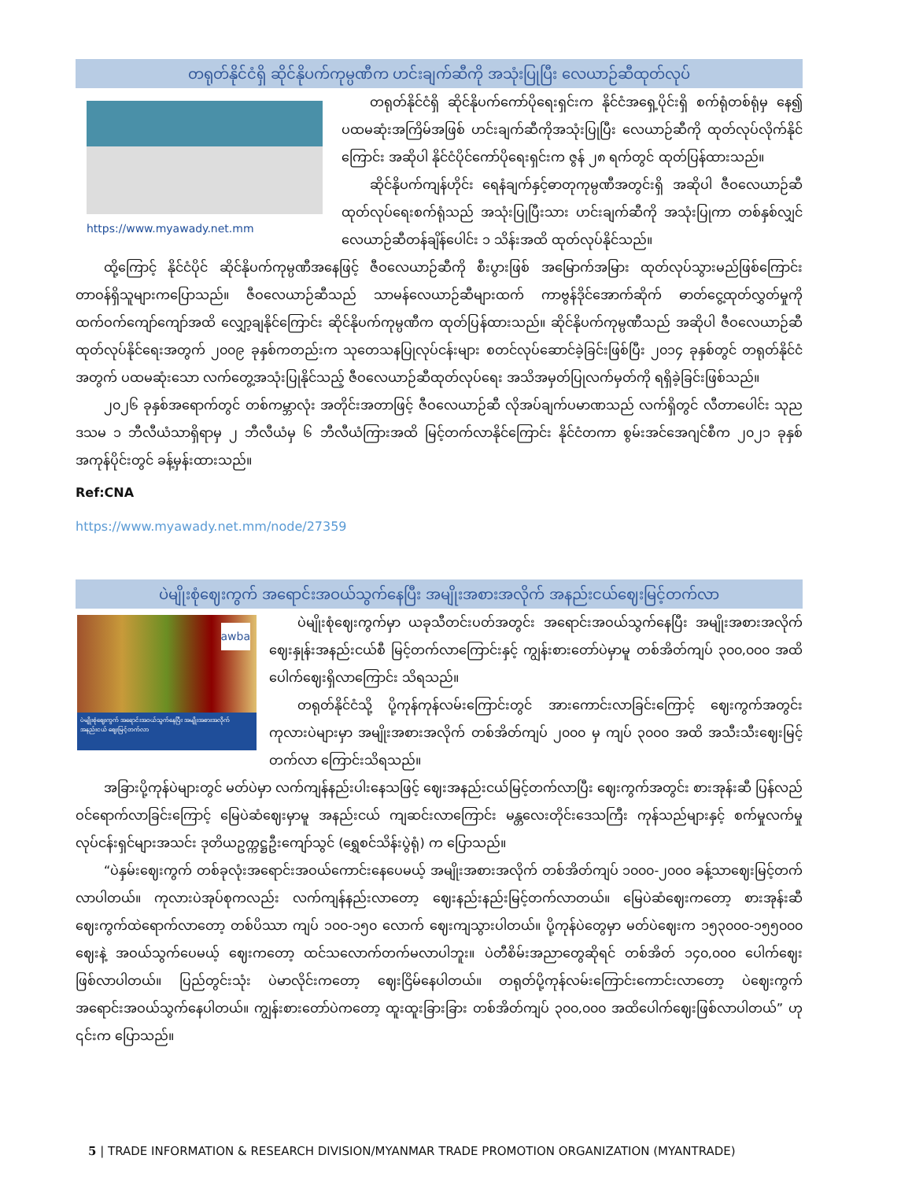တရုတ်နိုင်ငံရှိ ဆိုင်နိုပက်ကုမ္ပဏီက ဟင်းချက်ဆီကို အသုံးပြုပြီး လေယာဉ်ဆီထုတ်လုပ်
https://www.myawady.net.mm
တရုတ်နိုင်ငံရှိ ဆိုင်နိုပက်ကော်ပိုရေးရှင်းက နိုင်ငံအရှေ့ပိုင်းရှိ စက်ရုံတစ်ရုံမှ နေ၍ ပထမဆုံးအကြိမ်အဖြစ် ဟင်းချက်ဆီကိုအသုံးပြုပြီး လေယာဉ်ဆီကို ထုတ်လုပ်လိုက်နိုင်ကြောင်း အဆိုပါ နိုင်ငံပိုင်ကော်ပိုရေးရှင်းက ဇွန် ၂၈ ရက်တွင် ထုတ်ပြန်ထားသည်။
ဆိုင်နိုပက်ကျန်ဟိုင်း ရေနံချက်နှင့်ဓာတုကုမ္ပဏီအတွင်းရှိ အဆိုပါ ဇီဝလေယာဉ်ဆီထုတ်လုပ်ရေးစက်ရုံသည် အသုံးပြုပြီးသား ဟင်းချက်ဆီကို အသုံးပြုကာ တစ်နှစ်လျှင် လေယာဉ်ဆီတန်ချိန်ပေါင်း ၁ သိန်းအထိ ထုတ်လုပ်နိုင်သည်။
ထို့ကြောင့် နိုင်ငံပိုင် ဆိုင်နိုပက်ကုမ္ပဏီအနေဖြင့် ဇီဝလေယာဉ်ဆီကို စီးပွားဖြစ် အမြောက်အမြား ထုတ်လုပ်သွားမည်ဖြစ်ကြောင်း တာဝန်ရှိသူများကပြောသည်။ ဇီဝလေယာဉ်ဆီသည် သာမန်လေယာဉ်ဆီများထက် ကာဗွန်ဒိုင်အောက်ဆိုက် ဓာတ်ငွေ့ထုတ်လွှတ်မှုကို ထက်ဝက်ကျော်ကျော်အထိ လျှော့ချနိုင်ကြောင်း ဆိုင်နိုပက်ကုမ္ပဏီက ထုတ်ပြန်ထားသည်။ ဆိုင်နိုပက်ကုမ္ပဏီသည် အဆိုပါ ဇီဝလေယာဉ်ဆီထုတ်လုပ်နိုင်ရေးအတွက် ၂၀၀၉ ခုနှစ်ကတည်းက သုတေသနပြုလုပ်ငန်းများ စတင်လုပ်ဆောင်ခဲ့ခြင်းဖြစ်ပြီး ၂၀၁၄ ခုနှစ်တွင် တရုတ်နိုင်ငံအတွက် ပထမဆုံးသော လက်တွေ့အသုံးပြုနိုင်သည့် ဇီဝလေယာဉ်ဆီထုတ်လုပ်ရေး အသိအမှတ်ပြုလက်မှတ်ကို ရရှိခဲ့ခြင်းဖြစ်သည်။
၂၀၂၆ ခုနှစ်အရောက်တွင် တစ်ကမ္ဘာလုံး အတိုင်းအတာဖြင့် ဇီဝလေယာဉ်ဆီ လိုအပ်ချက်ပမာဏသည် လက်ရှိတွင် လီတာပေါင်း သုည ဒသမ ၁ ဘီလီယံသာရှိရာမှ ၂ ဘီလီယံမှ ၆ ဘီလီယံကြားအထိ မြင့်တက်လာနိုင်ကြောင်း နိုင်ငံတကာ စွမ်းအင်အေဂျင်စီက ၂၀၂၁ ခုနှစ် အကုန်ပိုင်းတွင် ခန့်မှန်းထားသည်။
Ref:CNA
https://www.myawady.net.mm/node/27359
ပဲမျိုးစုံဈေးကွက် အရောင်းအဝယ်သွက်နေပြီး အမျိုးအစားအလိုက် အနည်းငယ်ဈေးမြင့်တက်လာ
awba
ပဲမျိုးစုံဈေးကွက် အရောင်းအဝယ်သွက်နေပြီး အမျိုးအစားအလိုက် အနည်းငယ် ဈေးမြင့်တက်လာ
ပဲမျိုးစုံဈေးကွက်မှာ ယခုသီတင်းပတ်အတွင်း အရောင်းအဝယ်သွက်နေပြီး အမျိုးအစားအလိုက် ဈေးနှုန်းအနည်းငယ်စီ မြင့်တက်လာကြောင်းနှင့် ကျွန်းစားတော်ပဲမှာမူ တစ်အိတ်ကျပ် ၃၀၀,၀၀၀ အထိ ပေါက်ဈေးရှိလာကြောင်း သိရသည်။
တရုတ်နိုင်ငံသို့ ပို့ကုန်ကုန်လမ်းကြောင်းတွင် အားကောင်းလာခြင်းကြောင့် ဈေးကွက်အတွင်း ကုလားပဲများမှာ အမျိုးအစားအလိုက် တစ်အိတ်ကျပ် ၂၀၀၀ မှ ကျပ် ၃၀၀၀ အထိ အသီးသီးဈေးမြင့်တက်လာ ကြောင်းသိရသည်။
အခြားပို့ကုန်ပဲများတွင် မတ်ပဲမှာ လက်ကျန်နည်းပါးနေသဖြင့် ဈေးအနည်းငယ်မြင့်တက်လာပြီး ဈေးကွက်အတွင်း စားအုန်းဆီ ပြန်လည်ဝင်ရောက်လာခြင်းကြောင့် မြေပဲဆံဈေးမှာမူ အနည်းငယ် ကျဆင်းလာကြောင်း မန္တလေးတိုင်းဒေသကြီး ကုန်သည်များနှင့် စက်မှုလက်မှုလုပ်ငန်းရှင်များအသင်း ဒုတိယဥက္ကဋ္ဌဦးကျော်သွင် (ရွှေစင်သိန်းပွဲရုံ) က ပြောသည်။
“ပဲနှမ်းဈေးကွက် တစ်ခုလုံးအရောင်းအဝယ်ကောင်းနေပေမယ့် အမျိုးအစားအလိုက် တစ်အိတ်ကျပ် ၁၀၀၀-၂၀၀၀ ခန့်သာဈေးမြင့်တက်လာပါတယ်။ ကုလားပဲအုပ်စုကလည်း လက်ကျန်နည်းလာတော့ ဈေးနည်းနည်းမြင့်တက်လာတယ်။ မြေပဲဆံဈေးကတော့ စားအုန်းဆီဈေးကွက်ထဲရောက်လာတော့ တစ်ပိဿာ ကျပ် ၁၀၀-၁၅၀ လောက် ဈေးကျသွားပါတယ်။ ပို့ကုန်ပဲတွေမှာ မတ်ပဲဈေးက ၁၅၃၀၀၀-၁၅၅၀၀၀ ဈေးနဲ့ အဝယ်သွက်ပေမယ့် ဈေးကတော့ ထင်သလောက်တက်မလာပါဘူး။ ပဲတီစိမ်းအညာတွေဆိုရင် တစ်အိတ် ၁၄၀,၀၀၀ ပေါက်ဈေးဖြစ်လာပါတယ်။ ပြည်တွင်းသုံး ပဲမာလိုင်းကတော့ ဈေးငြိမ်နေပါတယ်။ တရုတ်ပို့ကုန်လမ်းကြောင်းကောင်းလာတော့ ပဲဈေးကွက် အရောင်းအဝယ်သွက်နေပါတယ်။ ကျွန်းစားတော်ပဲကတော့ ထူးထူးခြားခြား တစ်အိတ်ကျပ် ၃၀၀,၀၀၀ အထိပေါက်ဈေးဖြစ်လာပါတယ်” ဟု ၎င်းက ပြောသည်။
5 | TRADE INFORMATION & RESEARCH DIVISION/MYANMAR TRADE PROMOTION ORGANIZATION (MYANTRADE)